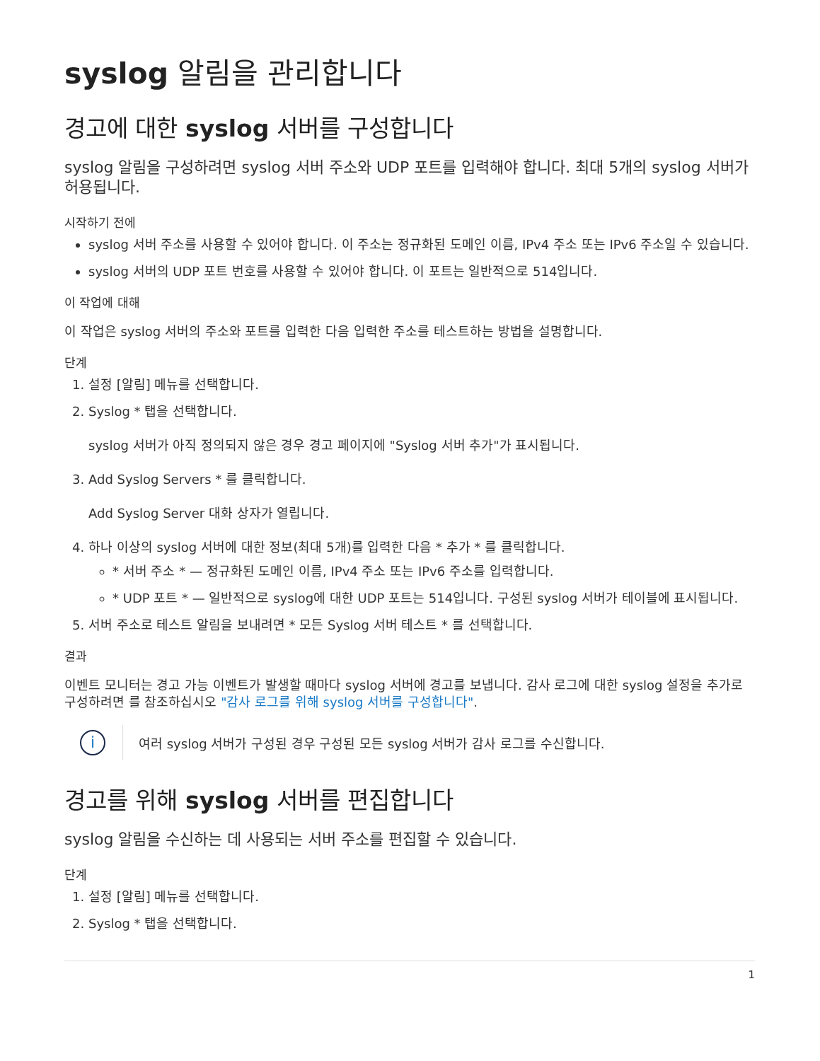syslog 알림을 관리합니다
경고에 대한 syslog 서버를 구성합니다
syslog 알림을 구성하려면 syslog 서버 주소와 UDP 포트를 입력해야 합니다. 최대 5개의 syslog 서버가 허용됩니다.
시작하기 전에
syslog 서버 주소를 사용할 수 있어야 합니다. 이 주소는 정규화된 도메인 이름, IPv4 주소 또는 IPv6 주소일 수 있습니다.
syslog 서버의 UDP 포트 번호를 사용할 수 있어야 합니다. 이 포트는 일반적으로 514입니다.
이 작업에 대해
이 작업은 syslog 서버의 주소와 포트를 입력한 다음 입력한 주소를 테스트하는 방법을 설명합니다.
단계
1. 설정 [알림] 메뉴를 선택합니다.
2. Syslog * 탭을 선택합니다.
syslog 서버가 아직 정의되지 않은 경우 경고 페이지에 "Syslog 서버 추가"가 표시됩니다.
3. Add Syslog Servers * 를 클릭합니다.
Add Syslog Server 대화 상자가 열립니다.
4. 하나 이상의 syslog 서버에 대한 정보(최대 5개)를 입력한 다음 * 추가 * 를 클릭합니다.
* 서버 주소 * — 정규화된 도메인 이름, IPv4 주소 또는 IPv6 주소를 입력합니다.
* UDP 포트 * — 일반적으로 syslog에 대한 UDP 포트는 514입니다. 구성된 syslog 서버가 테이블에 표시됩니다.
5. 서버 주소로 테스트 알림을 보내려면 * 모든 Syslog 서버 테스트 * 를 선택합니다.
결과
이벤트 모니터는 경고 가능 이벤트가 발생할 때마다 syslog 서버에 경고를 보냅니다. 감사 로그에 대한 syslog 설정을 추가로 구성하려면 를 참조하십시오 "감사 로그를 위해 syslog 서버를 구성합니다".
i
여러 syslog 서버가 구성된 경우 구성된 모든 syslog 서버가 감사 로그를 수신합니다.
경고를 위해 syslog 서버를 편집합니다
syslog 알림을 수신하는 데 사용되는 서버 주소를 편집할 수 있습니다.
단계
1. 설정 [알림] 메뉴를 선택합니다.
2. Syslog * 탭을 선택합니다.
1